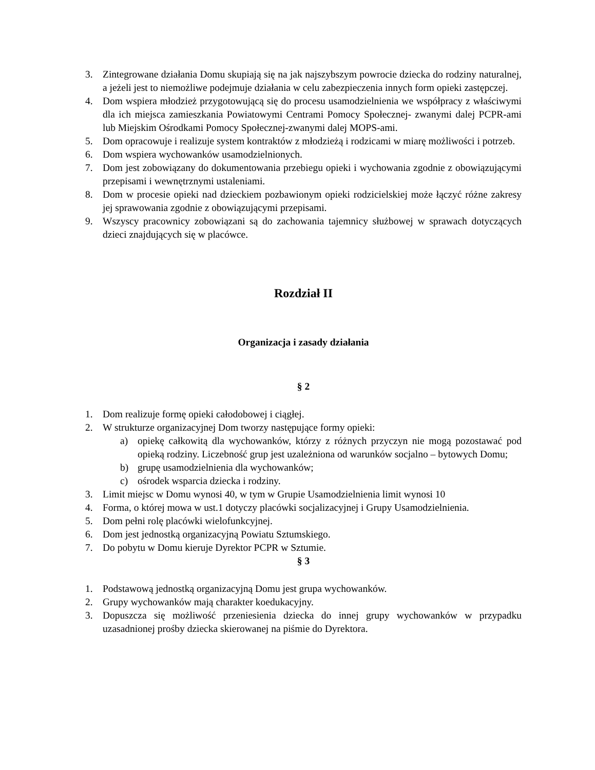3. Zintegrowane działania Domu skupiają się na jak najszybszym powrocie dziecka do rodziny naturalnej, a jeżeli jest to niemożliwe podejmuje działania w celu zabezpieczenia innych form opieki zastępczej.
4. Dom wspiera młodzież przygotowującą się do procesu usamodzielnienia we współpracy z właściwymi dla ich miejsca zamieszkania Powiatowymi Centrami Pomocy Społecznej- zwanymi dalej PCPR-ami lub Miejskim Ośrodkami Pomocy Społecznej-zwanymi dalej MOPS-ami.
5. Dom opracowuje i realizuje system kontraktów z młodzieżą i rodzicami w miarę możliwości i potrzeb.
6. Dom wspiera wychowanków usamodzielnionych.
7. Dom jest zobowiązany do dokumentowania przebiegu opieki i wychowania zgodnie z obowiązującymi przepisami i wewnętrznymi ustaleniami.
8. Dom w procesie opieki nad dzieckiem pozbawionym opieki rodzicielskiej może łączyć różne zakresy jej sprawowania zgodnie z obowiązującymi przepisami.
9. Wszyscy pracownicy zobowiązani są do zachowania tajemnicy służbowej w sprawach dotyczących dzieci znajdujących się w placówce.
Rozdział II
Organizacja i zasady działania
§ 2
1. Dom realizuje formę opieki całodobowej i ciągłej.
2. W strukturze organizacyjnej Dom tworzy następujące formy opieki:
a) opiekę całkowitą dla wychowanków, którzy z różnych przyczyn nie mogą pozostawać pod opieką rodziny. Liczebność grup jest uzależniona od warunków socjalno – bytowych Domu;
b) grupę usamodzielnienia dla wychowanków;
c) ośrodek wsparcia dziecka i rodziny.
3. Limit miejsc w Domu wynosi 40, w tym w Grupie Usamodzielnienia limit wynosi 10
4. Forma, o której mowa w ust.1 dotyczy placówki socjalizacyjnej i Grupy Usamodzielnienia.
5. Dom pełni rolę placówki wielofunkcyjnej.
6. Dom jest jednostką organizacyjną Powiatu Sztumskiego.
7. Do pobytu w Domu kieruje Dyrektor PCPR w Sztumie.
§ 3
1. Podstawową jednostką organizacyjną Domu jest grupa wychowanków.
2. Grupy wychowanków mają charakter koedukacyjny.
3. Dopuszcza się możliwość przeniesienia dziecka do innej grupy wychowanków w przypadku uzasadnionej prośby dziecka skierowanej na piśmie do Dyrektora.